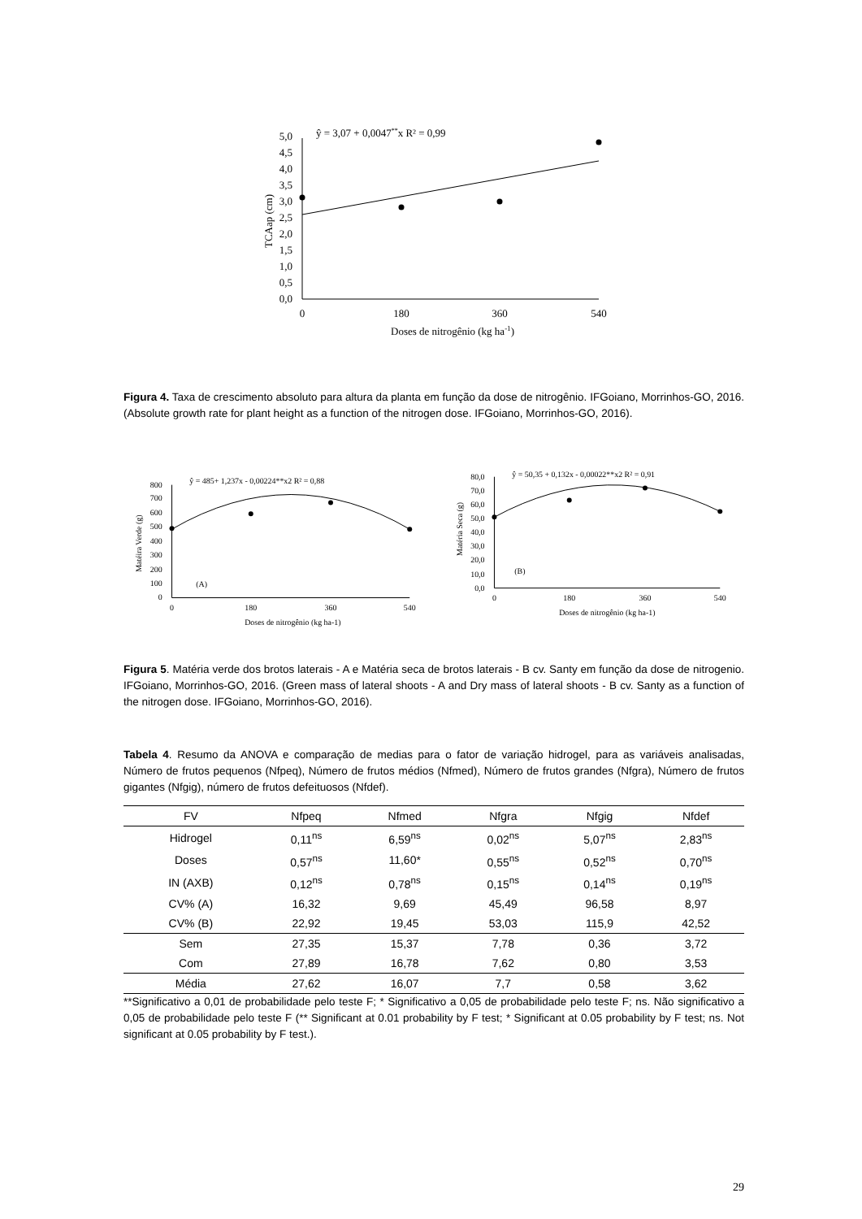5,0
4,5
4,0
3,5
3,0
2,5
2,0
1,5
1,0
0,5
0,0
0
180
360
540
Doses de nitrogênio (kg ha-1)
TCAap (cm)
ŷ = 3,07 + 0,0047**x R² = 0,99
Figura 4. Taxa de crescimento absoluto para altura da planta em função da dose de nitrogênio. IFGoiano, Morrinhos-GO, 2016. (Absolute growth rate for plant height as a function of the nitrogen dose. IFGoiano, Morrinhos-GO, 2016).
800
700
600
500
400
300
200
100
0
0
180
360
540
Doses de nitrogênio (kg ha-1)
Matéira Verde (g)
ŷ = 485+ 1,237x - 0,00224**x2 R² = 0,88
(A)
80,0
70,0
60,0
50,0
40,0
30,0
20,0
10,0
0,0
0
180
360
540
Doses de nitrogênio (kg ha-1)
Matéria Seca (g)
ŷ = 50,35 + 0,132x - 0,00022**x2 R² = 0,91
(B)
Figura 5. Matéria verde dos brotos laterais - A e Matéria seca de brotos laterais - B cv. Santy em função da dose de nitrogenio. IFGoiano, Morrinhos-GO, 2016. (Green mass of lateral shoots - A and Dry mass of lateral shoots - B cv. Santy as a function of the nitrogen dose. IFGoiano, Morrinhos-GO, 2016).
Tabela 4. Resumo da ANOVA e comparação de medias para o fator de variação hidrogel, para as variáveis analisadas, Número de frutos pequenos (Nfpeq), Número de frutos médios (Nfmed), Número de frutos grandes (Nfgra), Número de frutos gigantes (Nfgig), número de frutos defeituosos (Nfdef).
| FV | Nfpeq | Nfmed | Nfgra | Nfgig | Nfdef |
| --- | --- | --- | --- | --- | --- |
| Hidrogel | 0,11<sup>ns</sup> | 6,59<sup>ns</sup> | 0,02<sup>ns</sup> | 5,07<sup>ns</sup> | 2,83<sup>ns</sup> |
| Doses | 0,57<sup>ns</sup> | 11,60* | 0,55<sup>ns</sup> | 0,52<sup>ns</sup> | 0,70<sup>ns</sup> |
| IN (AXB) | 0,12<sup>ns</sup> | 0,78<sup>ns</sup> | 0,15<sup>ns</sup> | 0,14<sup>ns</sup> | 0,19<sup>ns</sup> |
| CV% (A) | 16,32 | 9,69 | 45,49 | 96,58 | 8,97 |
| CV% (B) | 22,92 | 19,45 | 53,03 | 115,9 | 42,52 |
| Sem | 27,35 | 15,37 | 7,78 | 0,36 | 3,72 |
| Com | 27,89 | 16,78 | 7,62 | 0,80 | 3,53 |
| Média | 27,62 | 16,07 | 7,7 | 0,58 | 3,62 |
**Significativo a 0,01 de probabilidade pelo teste F; * Significativo a 0,05 de probabilidade pelo teste F; ns. Não significativo a 0,05 de probabilidade pelo teste F (** Significant at 0.01 probability by F test; * Significant at 0.05 probability by F test; ns. Not significant at 0.05 probability by F test.).
29